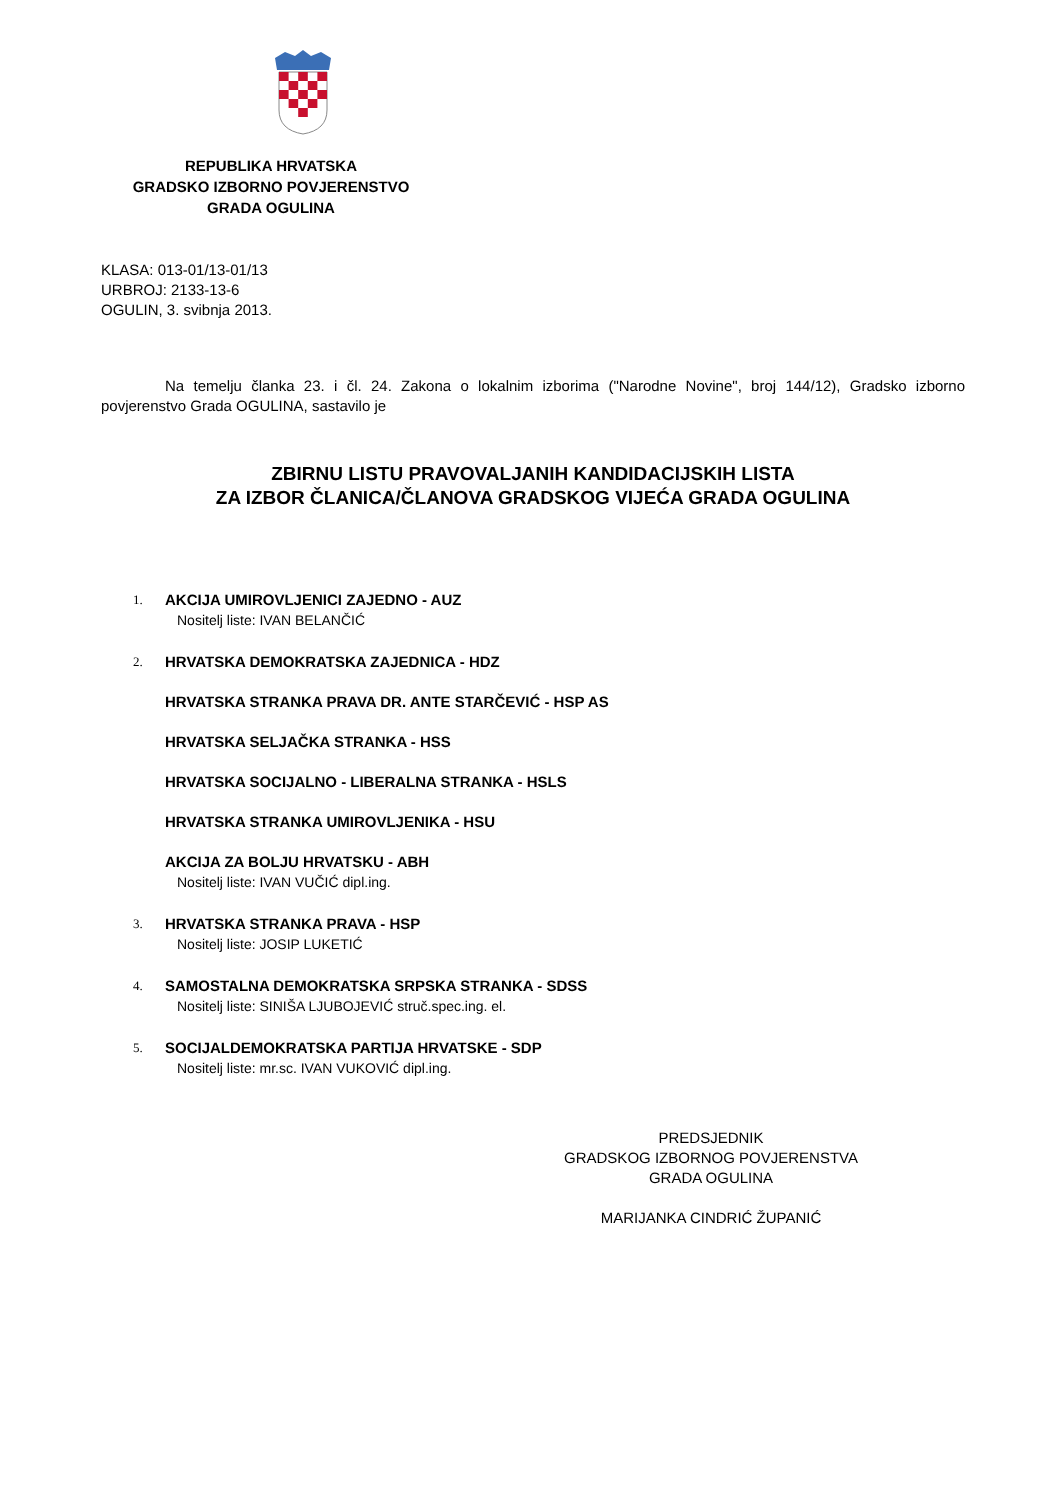REPUBLIKA HRVATSKA
GRADSKO IZBORNO POVJERENSTVO
GRADA OGULINA
KLASA: 013-01/13-01/13
URBROJ: 2133-13-6
OGULIN, 3. svibnja 2013.
Na temelju članka 23. i čl. 24. Zakona o lokalnim izborima ("Narodne Novine", broj 144/12), Gradsko izborno povjerenstvo Grada OGULINA, sastavilo je
ZBIRNU LISTU PRAVOVALJANIH KANDIDACIJSKIH LISTA
ZA IZBOR ČLANICA/ČLANOVA GRADSKOG VIJEĆA GRADA OGULINA
1.
AKCIJA UMIROVLJENICI ZAJEDNO - AUZ
Nositelj liste: IVAN BELANČIĆ
2.
HRVATSKA DEMOKRATSKA ZAJEDNICA - HDZ
HRVATSKA STRANKA PRAVA DR. ANTE STARČEVIĆ - HSP AS
HRVATSKA SELJAČKA STRANKA - HSS
HRVATSKA SOCIJALNO - LIBERALNA STRANKA - HSLS
HRVATSKA STRANKA UMIROVLJENIKA - HSU
AKCIJA ZA BOLJU HRVATSKU - ABH
Nositelj liste: IVAN VUČIĆ dipl.ing.
3.
HRVATSKA STRANKA PRAVA - HSP
Nositelj liste: JOSIP LUKETIĆ
4.
SAMOSTALNA DEMOKRATSKA SRPSKA STRANKA - SDSS
Nositelj liste: SINIŠA LJUBOJEVIĆ struč.spec.ing. el.
5.
SOCIJALDEMOKRATSKA PARTIJA HRVATSKE - SDP
Nositelj liste: mr.sc. IVAN VUKOVIĆ dipl.ing.
PREDSJEDNIK
GRADSKOG IZBORNOG POVJERENSTVA
GRADA OGULINA
MARIJANKA CINDRIĆ ŽUPANIĆ